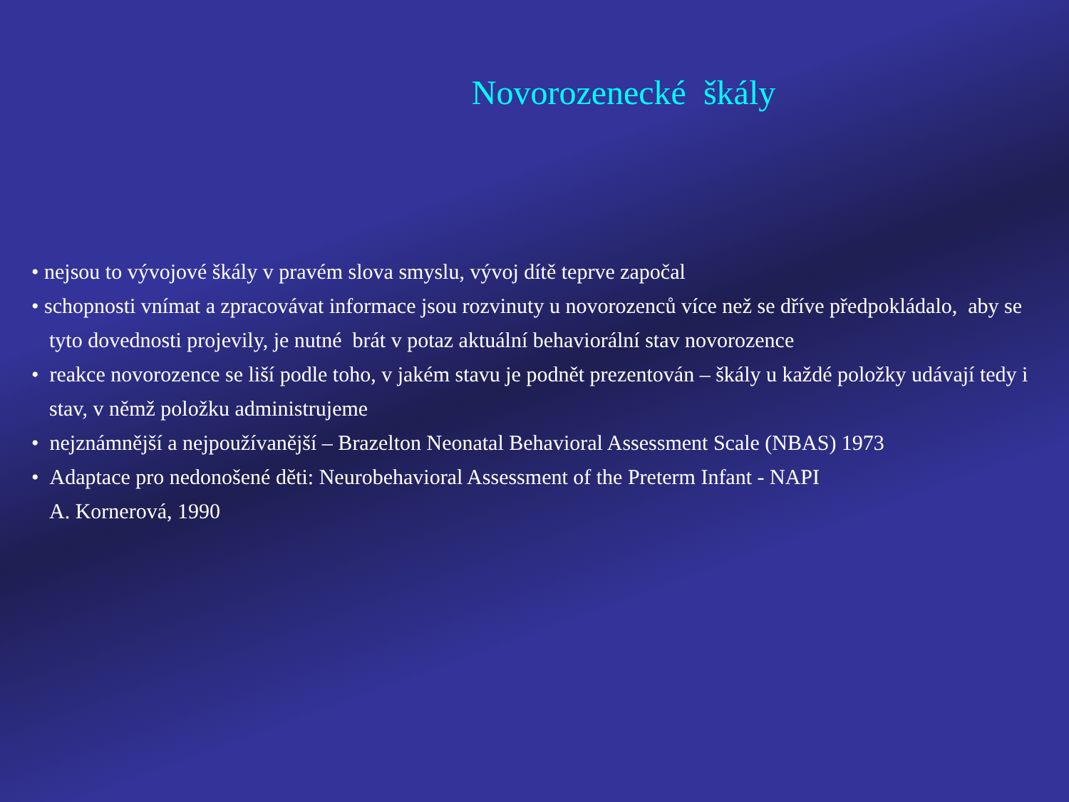Novorozenecké škály
• nejsou to vývojové škály v pravém slova smyslu, vývoj dítě teprve započal
• schopnosti vnímat a zpracovávat informace jsou rozvinuty u novorozenců více než se dříve předpokládalo, aby se tyto dovednosti projevily, je nutné brát v potaz aktuální behaviorální stav novorozence
• reakce novorozence se liší podle toho, v jakém stavu je podnět prezentován – škály u každé položky udávají tedy i stav, v němž položku administrujeme
• nejznámnější a nejpoužívanější – Brazelton Neonatal Behavioral Assessment Scale (NBAS) 1973
• Adaptace pro nedonošené děti: Neurobehavioral Assessment of the Preterm Infant - NAPI
A. Kornerová, 1990